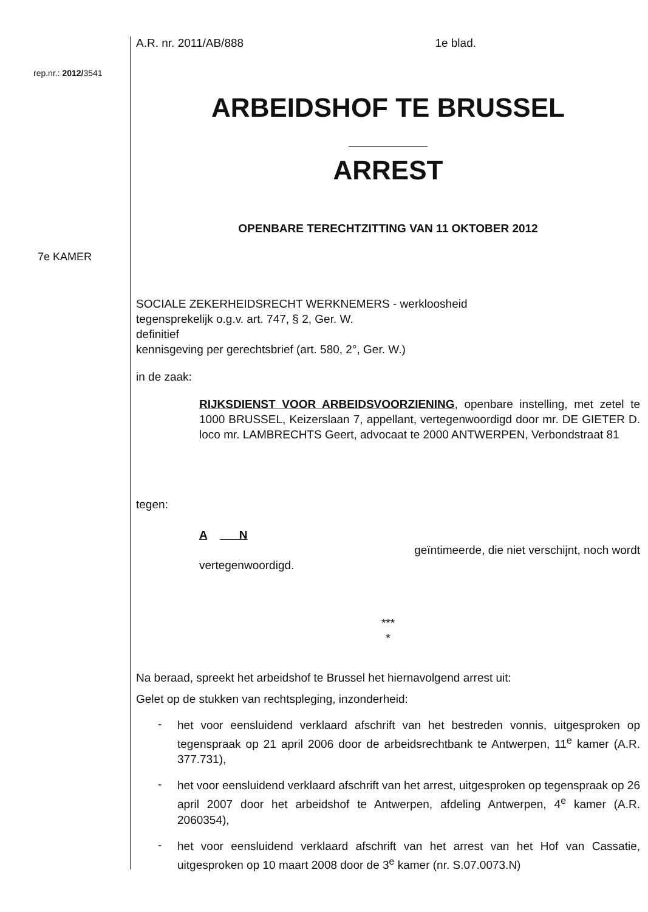rep.nr.: 2012/3541
7e KAMER
A.R. nr. 2011/AB/888 1e blad.
ARBEIDSHOF TE BRUSSEL
ARREST
OPENBARE TERECHTZITTING VAN 11 OKTOBER 2012
SOCIALE ZEKERHEIDSRECHT WERKNEMERS - werkloosheid
tegensprekelijk o.g.v. art. 747, § 2, Ger. W.
definitief
kennisgeving per gerechtsbrief (art. 580, 2°, Ger. W.)
in de zaak:
RIJKSDIENST VOOR ARBEIDSVOORZIENING, openbare instelling, met zetel te 1000 BRUSSEL, Keizerslaan 7, appellant, vertegenwoordigd door mr. DE GIETER D. loco mr. LAMBRECHTS Geert, advocaat te 2000 ANTWERPEN, Verbondstraat 81
tegen:
A N
geïntimeerde, die niet verschijnt, noch wordt
vertegenwoordigd.
***
*
Na beraad, spreekt het arbeidshof te Brussel het hiernavolgend arrest uit:
Gelet op de stukken van rechtspleging, inzonderheid:
- het voor eensluidend verklaard afschrift van het bestreden vonnis, uitgesproken op tegenspraak op 21 april 2006 door de arbeidsrechtbank te Antwerpen, 11<sup>e</sup> kamer (A.R. 377.731),
- het voor eensluidend verklaard afschrift van het arrest, uitgesproken op tegenspraak op 26 april 2007 door het arbeidshof te Antwerpen, afdeling Antwerpen, 4<sup>e</sup> kamer (A.R. 2060354),
- het voor eensluidend verklaard afschrift van het arrest van het Hof van Cassatie, uitgesproken op 10 maart 2008 door de 3<sup>e</sup> kamer (nr. S.07.0073.N)